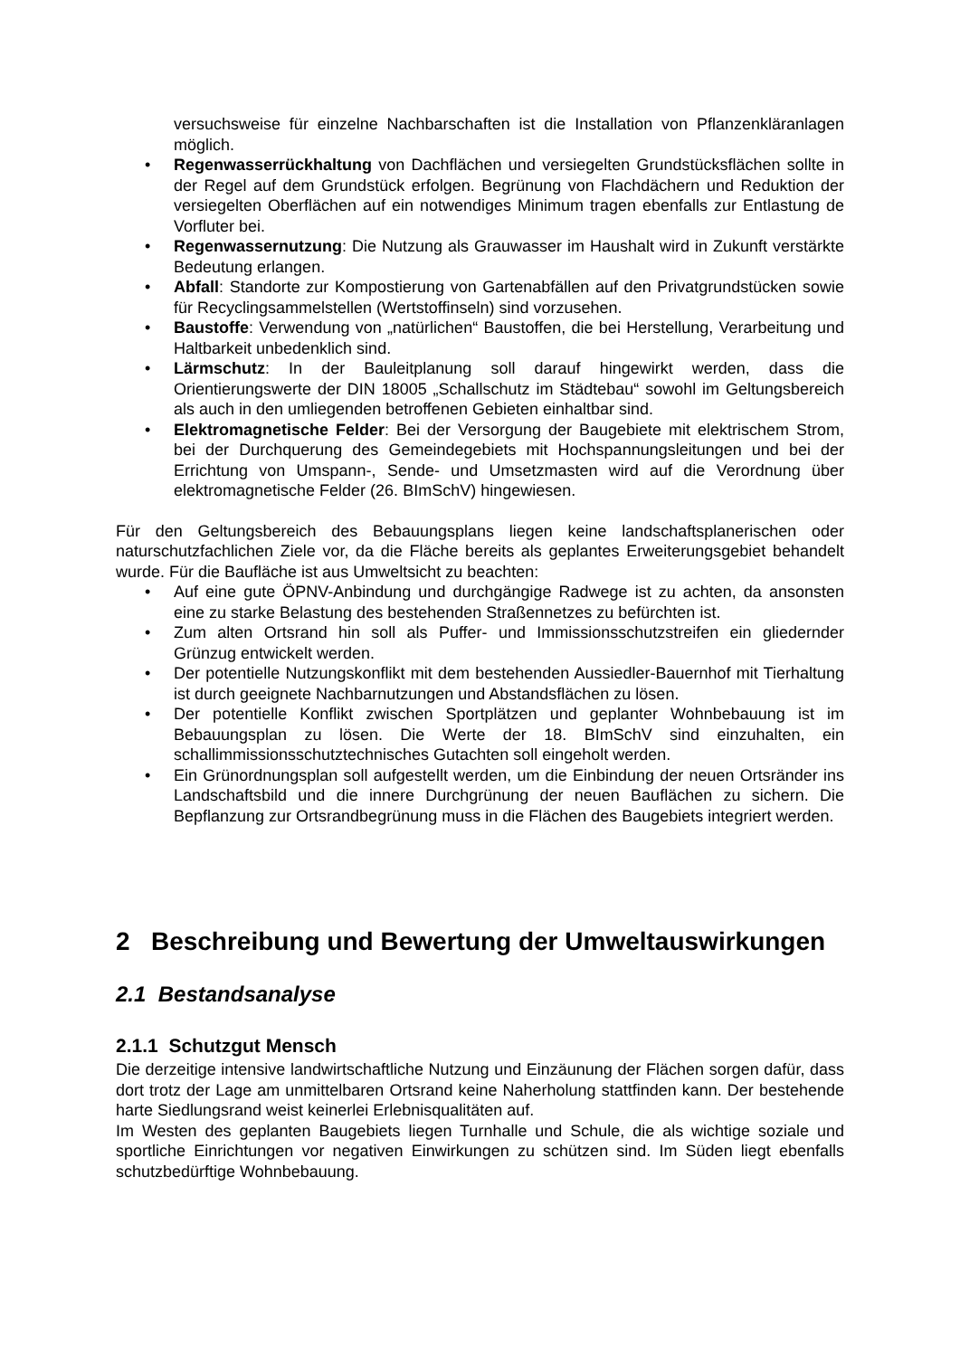versuchsweise für einzelne Nachbarschaften ist die Installation von Pflanzenkläranlagen möglich.
• Regenwasserrückhaltung von Dachflächen und versiegelten Grundstücksflächen sollte in der Regel auf dem Grundstück erfolgen. Begrünung von Flachdächern und Reduktion der versiegelten Oberflächen auf ein notwendiges Minimum tragen ebenfalls zur Entlastung de Vorfluter bei.
• Regenwassernutzung: Die Nutzung als Grauwasser im Haushalt wird in Zukunft verstärkte Bedeutung erlangen.
• Abfall: Standorte zur Kompostierung von Gartenabfällen auf den Privatgrundstücken sowie für Recyclingsammelstellen (Wertstoffinseln) sind vorzusehen.
• Baustoffe: Verwendung von „natürlichen“ Baustoffen, die bei Herstellung, Verarbeitung und Haltbarkeit unbedenklich sind.
• Lärmschutz: In der Bauleitplanung soll darauf hingewirkt werden, dass die Orientierungswerte der DIN 18005 „Schallschutz im Städtebau“ sowohl im Geltungsbereich als auch in den umliegenden betroffenen Gebieten einhaltbar sind.
• Elektromagnetische Felder: Bei der Versorgung der Baugebiete mit elektrischem Strom, bei der Durchquerung des Gemeindegebiets mit Hochspannungsleitungen und bei der Errichtung von Umspann-, Sende- und Umsetzmasten wird auf die Verordnung über elektromagnetische Felder (26. BImSchV) hingewiesen.
Für den Geltungsbereich des Bebauungsplans liegen keine landschaftsplanerischen oder naturschutzfachlichen Ziele vor, da die Fläche bereits als geplantes Erweiterungsgebiet behandelt wurde. Für die Baufläche ist aus Umweltsicht zu beachten:
• Auf eine gute ÖPNV-Anbindung und durchgängige Radwege ist zu achten, da ansonsten eine zu starke Belastung des bestehenden Straßennetzes zu befürchten ist.
• Zum alten Ortsrand hin soll als Puffer- und Immissionsschutzstreifen ein gliedernder Grünzug entwickelt werden.
• Der potentielle Nutzungskonflikt mit dem bestehenden Aussiedler-Bauernhof mit Tierhaltung ist durch geeignete Nachbarnutzungen und Abstandsflächen zu lösen.
• Der potentielle Konflikt zwischen Sportplätzen und geplanter Wohnbebauung ist im Bebauungsplan zu lösen. Die Werte der 18. BImSchV sind einzuhalten, ein schallimmissionsschutztechnisches Gutachten soll eingeholt werden.
• Ein Grünordnungsplan soll aufgestellt werden, um die Einbindung der neuen Ortsränder ins Landschaftsbild und die innere Durchgrünung der neuen Bauflächen zu sichern. Die Bepflanzung zur Ortsrandbegrünung muss in die Flächen des Baugebiets integriert werden.
2 Beschreibung und Bewertung der Umweltauswirkungen
2.1 Bestandsanalyse
2.1.1 Schutzgut Mensch
Die derzeitige intensive landwirtschaftliche Nutzung und Einzäunung der Flächen sorgen dafür, dass dort trotz der Lage am unmittelbaren Ortsrand keine Naherholung stattfinden kann. Der bestehende harte Siedlungsrand weist keinerlei Erlebnisqualitäten auf.
Im Westen des geplanten Baugebiets liegen Turnhalle und Schule, die als wichtige soziale und sportliche Einrichtungen vor negativen Einwirkungen zu schützen sind. Im Süden liegt ebenfalls schutzbedürftige Wohnbebauung.